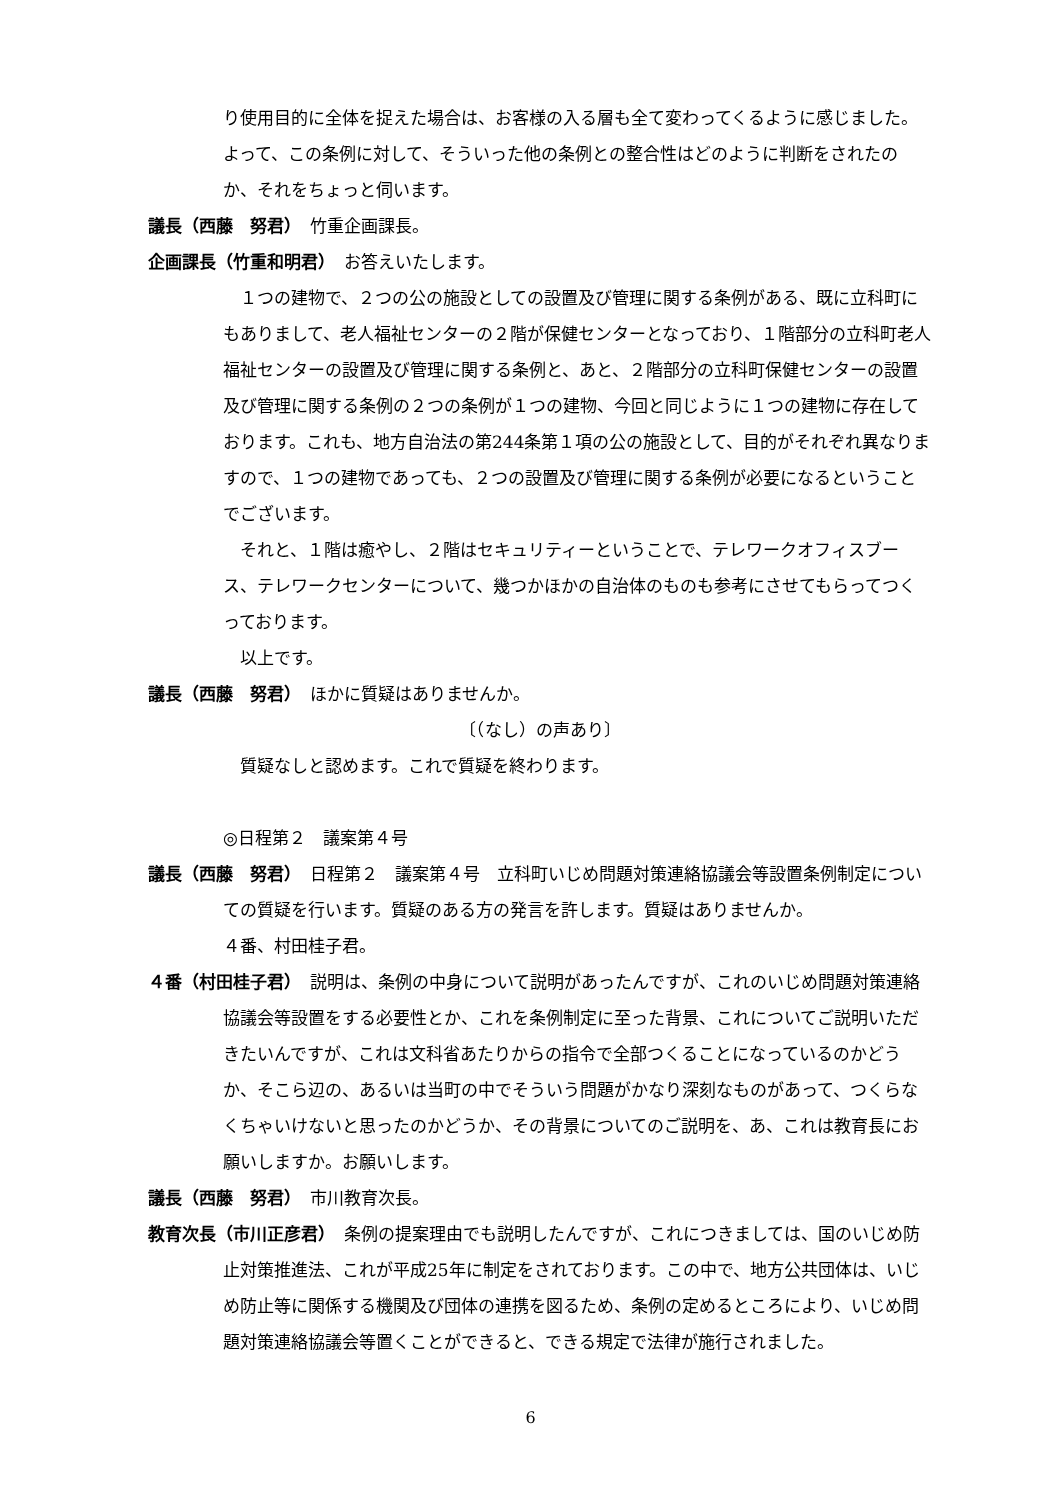り使用目的に全体を捉えた場合は、お客様の入る層も全て変わってくるように感じました。よって、この条例に対して、そういった他の条例との整合性はどのように判断をされたのか、それをちょっと伺います。
議長（西藤　努君）　竹重企画課長。
企画課長（竹重和明君）　お答えいたします。
　１つの建物で、２つの公の施設としての設置及び管理に関する条例がある、既に立科町にもありまして、老人福祉センターの２階が保健センターとなっており、１階部分の立科町老人福祉センターの設置及び管理に関する条例と、あと、２階部分の立科町保健センターの設置及び管理に関する条例の２つの条例が１つの建物、今回と同じように１つの建物に存在しております。これも、地方自治法の第244条第１項の公の施設として、目的がそれぞれ異なりますので、１つの建物であっても、２つの設置及び管理に関する条例が必要になるということでございます。
　それと、１階は癒やし、２階はセキュリティーということで、テレワークオフィスブース、テレワークセンターについて、幾つかほかの自治体のものも参考にさせてもらってつくっております。
　以上です。
議長（西藤　努君）　ほかに質疑はありませんか。
〔（なし）の声あり〕
　質疑なしと認めます。これで質疑を終わります。
◎日程第２　議案第４号
議長（西藤　努君）　日程第２　議案第４号　立科町いじめ問題対策連絡協議会等設置条例制定についての質疑を行います。質疑のある方の発言を許します。質疑はありませんか。
４番、村田桂子君。
４番（村田桂子君）　説明は、条例の中身について説明があったんですが、これのいじめ問題対策連絡協議会等設置をする必要性とか、これを条例制定に至った背景、これについてご説明いただきたいんですが、これは文科省あたりからの指令で全部つくることになっているのかどうか、そこら辺の、あるいは当町の中でそういう問題がかなり深刻なものがあって、つくらなくちゃいけないと思ったのかどうか、その背景についてのご説明を、あ、これは教育長にお願いしますか。お願いします。
議長（西藤　努君）　市川教育次長。
教育次長（市川正彦君）　条例の提案理由でも説明したんですが、これにつきましては、国のいじめ防止対策推進法、これが平成25年に制定をされております。この中で、地方公共団体は、いじめ防止等に関係する機関及び団体の連携を図るため、条例の定めるところにより、いじめ問題対策連絡協議会等置くことができると、できる規定で法律が施行されました。
6